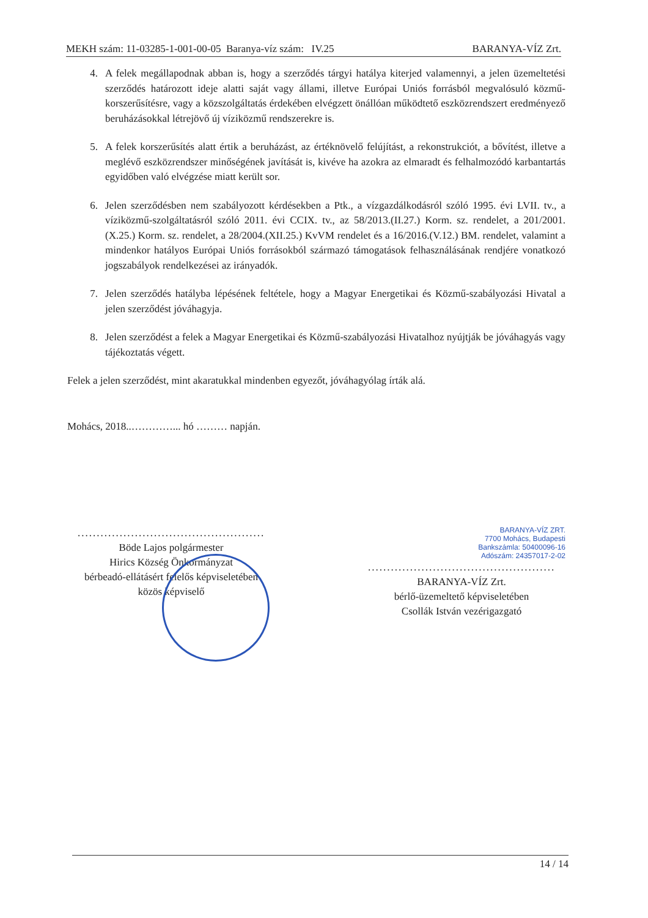MEKH szám: 11-03285-1-001-00-05 Baranya-víz szám: IV.25 BARANYA-VÍZ Zrt.
4. A felek megállapodnak abban is, hogy a szerződés tárgyi hatálya kiterjed valamennyi, a jelen üzemeltetési szerződés határozott ideje alatti saját vagy állami, illetve Európai Uniós forrásból megvalósuló közmű-korszerűsítésre, vagy a közszolgáltatás érdekében elvégzett önállóan működtető eszközrendszert eredményező beruházásokkal létrejövő új víziközmű rendszerekre is.
5. A felek korszerűsítés alatt értik a beruházást, az értéknövelő felújítást, a rekonstrukciót, a bővítést, illetve a meglévő eszközrendszer minőségének javítását is, kivéve ha azokra az elmaradt és felhalmozódó karbantartás egyidőben való elvégzése miatt került sor.
6. Jelen szerződésben nem szabályozott kérdésekben a Ptk., a vízgazdálkodásról szóló 1995. évi LVII. tv., a víziközmű-szolgáltatásról szóló 2011. évi CCIX. tv., az 58/2013.(II.27.) Korm. sz. rendelet, a 201/2001.(X.25.) Korm. sz. rendelet, a 28/2004.(XII.25.) KvVM rendelet és a 16/2016.(V.12.) BM. rendelet, valamint a mindenkor hatályos Európai Uniós forrásokból származó támogatások felhasználásának rendjére vonatkozó jogszabályok rendelkezései az irányadók.
7. Jelen szerződés hatályba lépésének feltétele, hogy a Magyar Energetikai és Közmű-szabályozási Hivatal a jelen szerződést jóváhagyja.
8. Jelen szerződést a felek a Magyar Energetikai és Közmű-szabályozási Hivatalhoz nyújtják be jóváhagyás vagy tájékoztatás végett.
Felek a jelen szerződést, mint akaratukkal mindenben egyezőt, jóváhagyólag írták alá.
Mohács, 2018..…………... hó ……… napján.
.................................................
Böde Lajos polgármester
Hirics Község Önkormányzat
bérbeadó-ellátásért felelős képviseletében
közös képviselő
BARANYA-VÍZ ZRT.
7700 Mohács, Budapesti
Bankszámla: 50400096-16
Adószám: 24357017-2-02
.................................................
BARANYA-VÍZ Zrt.
bérlő-üzemeltető képviseletében
Csollák István vezérigazgató
14 / 14